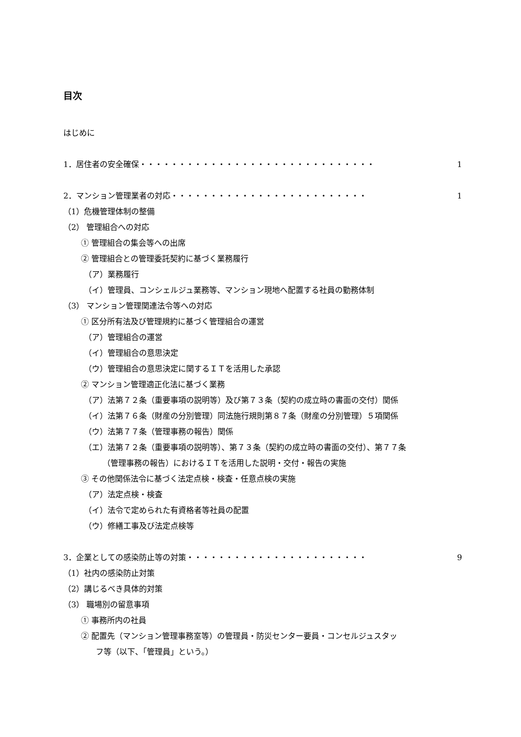目次
はじめに
1．居住者の安全確保・・・・・・・・・・・・・・・・・・・・・・・・・・・・・・ 1
2．マンション管理業者の対応・・・・・・・・・・・・・・・・・・・・・・・・・ 1
（1）危機管理体制の整備
（2） 管理組合への対応
① 管理組合の集会等への出席
② 管理組合との管理委託契約に基づく業務履行
（ア）業務履行
（イ）管理員、コンシェルジュ業務等、マンション現地へ配置する社員の勤務体制
（3） マンション管理関連法令等への対応
① 区分所有法及び管理規約に基づく管理組合の運営
（ア）管理組合の運営
（イ）管理組合の意思決定
（ウ）管理組合の意思決定に関するＩＴを活用した承認
② マンション管理適正化法に基づく業務
（ア）法第７２条（重要事項の説明等）及び第７３条（契約の成立時の書面の交付）関係
（イ）法第７６条（財産の分別管理）同法施行規則第８７条（財産の分別管理）５項関係
（ウ）法第７７条（管理事務の報告）関係
（エ）法第７２条（重要事項の説明等）、第７３条（契約の成立時の書面の交付）、第７７条
（管理事務の報告）におけるＩＴを活用した説明・交付・報告の実施
③ その他関係法令に基づく法定点検・検査・任意点検の実施
（ア）法定点検・検査
（イ）法令で定められた有資格者等社員の配置
（ウ）修繕工事及び法定点検等
3．企業としての感染防止等の対策・・・・・・・・・・・・・・・・・・・・・・・ 9
（1）社内の感染防止対策
（2）講じるべき具体的対策
（3） 職場別の留意事項
① 事務所内の社員
② 配置先（マンション管理事務室等）の管理員・防災センター要員・コンセルジュスタッ
フ等（以下、「管理員」という。）